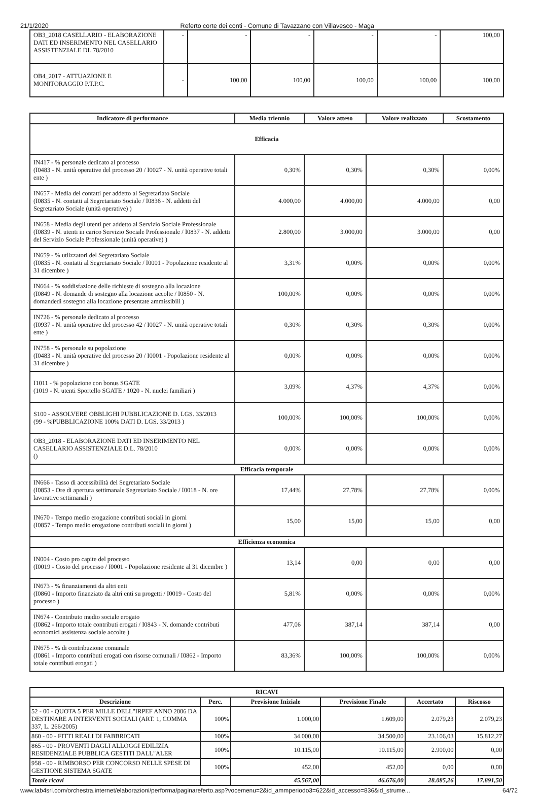21/1/2020 Referto corte dei conti - Comune di Tavazzano con Villavesco - Maga
| OB3_2018 CASELLARIO - ELABORAZIONE DATI ED INSERIMENTO NEL CASELLARIO ASSISTENZIALE DL 78/2010 | - | - | - | - | - | 100,00 |
| OB4_2017 - ATTUAZIONE E MONITORAGGIO P.T.P.C. | - | 100,00 | 100,00 | 100,00 | 100,00 | 100,00 |
| Indicatore di performance | Media triennio | Valore atteso | Valore realizzato | Scostamento |
| --- | --- | --- | --- | --- |
| Efficacia | | | | |
| IN417 - % personale dedicato al processo (I0483 - N. unità operative del processo 20 / I0027 - N. unità operative totali ente ) | 0,30% | 0,30% | 0,30% | 0,00% |
| IN657 - Media dei contatti per addetto al Segretariato Sociale (I0835 - N. contatti al Segretariato Sociale / I0836 - N. addetti del Segretariato Sociale (unità operative) ) | 4.000,00 | 4.000,00 | 4.000,00 | 0,00 |
| IN658 - Media degli utenti per addetto al Servizio Sociale Professionale (I0839 - N. utenti in carico Servizio Sociale Professionale / I0837 - N. addetti del Servizio Sociale Professionale (unità operative) ) | 2.800,00 | 3.000,00 | 3.000,00 | 0,00 |
| IN659 - % utlizzatori del Segretariato Sociale (I0835 - N. contatti al Segretariato Sociale / I0001 - Popolazione residente al 31 dicembre ) | 3,31% | 0,00% | 0,00% | 0,00% |
| IN664 - % soddisfazione delle richieste di sostegno alla locazione (I0849 - N. domande di sostegno alla locazione accolte / I0850 - N. domandedi sostegno alla locazione presentate ammissibili ) | 100,00% | 0,00% | 0,00% | 0,00% |
| IN726 - % personale dedicato al processo (I0937 - N. unità operative del processo 42 / I0027 - N. unità operative totali ente ) | 0,30% | 0,30% | 0,30% | 0,00% |
| IN758 - % personale su popolazione (I0483 - N. unità operative del processo 20 / I0001 - Popolazione residente al 31 dicembre ) | 0,00% | 0,00% | 0,00% | 0,00% |
| I1011 - % popolazione con bonus SGATE (1019 - N. utenti Sportello SGATE / 1020 - N. nuclei familiari ) | 3,09% | 4,37% | 4,37% | 0,00% |
| S100 - ASSOLVERE OBBLIGHI PUBBLICAZIONE D. LGS. 33/2013 (99 - %PUBBLICAZIONE 100% DATI D. LGS. 33/2013 ) | 100,00% | 100,00% | 100,00% | 0,00% |
| OB3_2018 - ELABORAZIONE DATI ED INSERIMENTO NEL CASELLARIO ASSISTENZIALE D.L. 78/2010 () | 0,00% | 0,00% | 0,00% | 0,00% |
| Efficacia temporale | | | | |
| IN666 - Tasso di accessibilità del Segretariato Sociale (I0853 - Ore di apertura settimanale Segretariato Sociale / I0018 - N. ore lavorative settimanali ) | 17,44% | 27,78% | 27,78% | 0,00% |
| IN670 - Tempo medio erogazione contributi sociali in giorni (I0857 - Tempo medio erogazione contributi sociali in giorni ) | 15,00 | 15,00 | 15,00 | 0,00 |
| Efficienza economica | | | | |
| IN004 - Costo pro capite del processo (I0019 - Costo del processo / I0001 - Popolazione residente al 31 dicembre ) | 13,14 | 0,00 | 0,00 | 0,00 |
| IN673 - % finanziamenti da altri enti (I0860 - Importo finanziato da altri enti su progetti / I0019 - Costo del processo ) | 5,81% | 0,00% | 0,00% | 0,00% |
| IN674 - Contributo medio sociale erogato (I0862 - Importo totale contributi erogati / I0843 - N. domande contributi economici assistenza sociale accolte ) | 477,06 | 387,14 | 387,14 | 0,00 |
| IN675 - % di contribuzione comunale (I0861 - Importo contributi erogati con risorse comunali / I0862 - Importo totale contributi erogati ) | 83,36% | 100,00% | 100,00% | 0,00% |
| RICAVI | | | | | |
| --- | --- | --- | --- | --- | --- |
| Descrizione | Perc. | Previsione Iniziale | Previsione Finale | Accertato | Riscosso |
| 52 - 00 - QUOTA 5 PER MILLE DELL"IRPEF ANNO 2006 DA DESTINARE A INTERVENTI SOCIALI (ART. 1, COMMA 337, L. 266/2005) | 100% | 1.000,00 | 1.609,00 | 2.079,23 | 2.079,23 |
| 860 - 00 - FITTI REALI DI FABBRICATI | 100% | 34.000,00 | 34.500,00 | 23.106,03 | 15.812,27 |
| 865 - 00 - PROVENTI DAGLI ALLOGGI EDILIZIA RESIDENZIALE PUBBLICA GESTITI DALL"ALER | 100% | 10.115,00 | 10.115,00 | 2.900,00 | 0,00 |
| 958 - 00 - RIMBORSO PER CONCORSO NELLE SPESE DI GESTIONE SISTEMA SGATE | 100% | 452,00 | 452,00 | 0,00 | 0,00 |
| Totale ricavi | | 45.567,00 | 46.676,00 | 28.085,26 | 17.891,50 |
www.lab4srl.com/orchestra.internet/elaborazioni/performa/paginareferto.asp?vocemenu=2&id_ammperiodo3=622&id_accesso=836&id_strume... 64/72